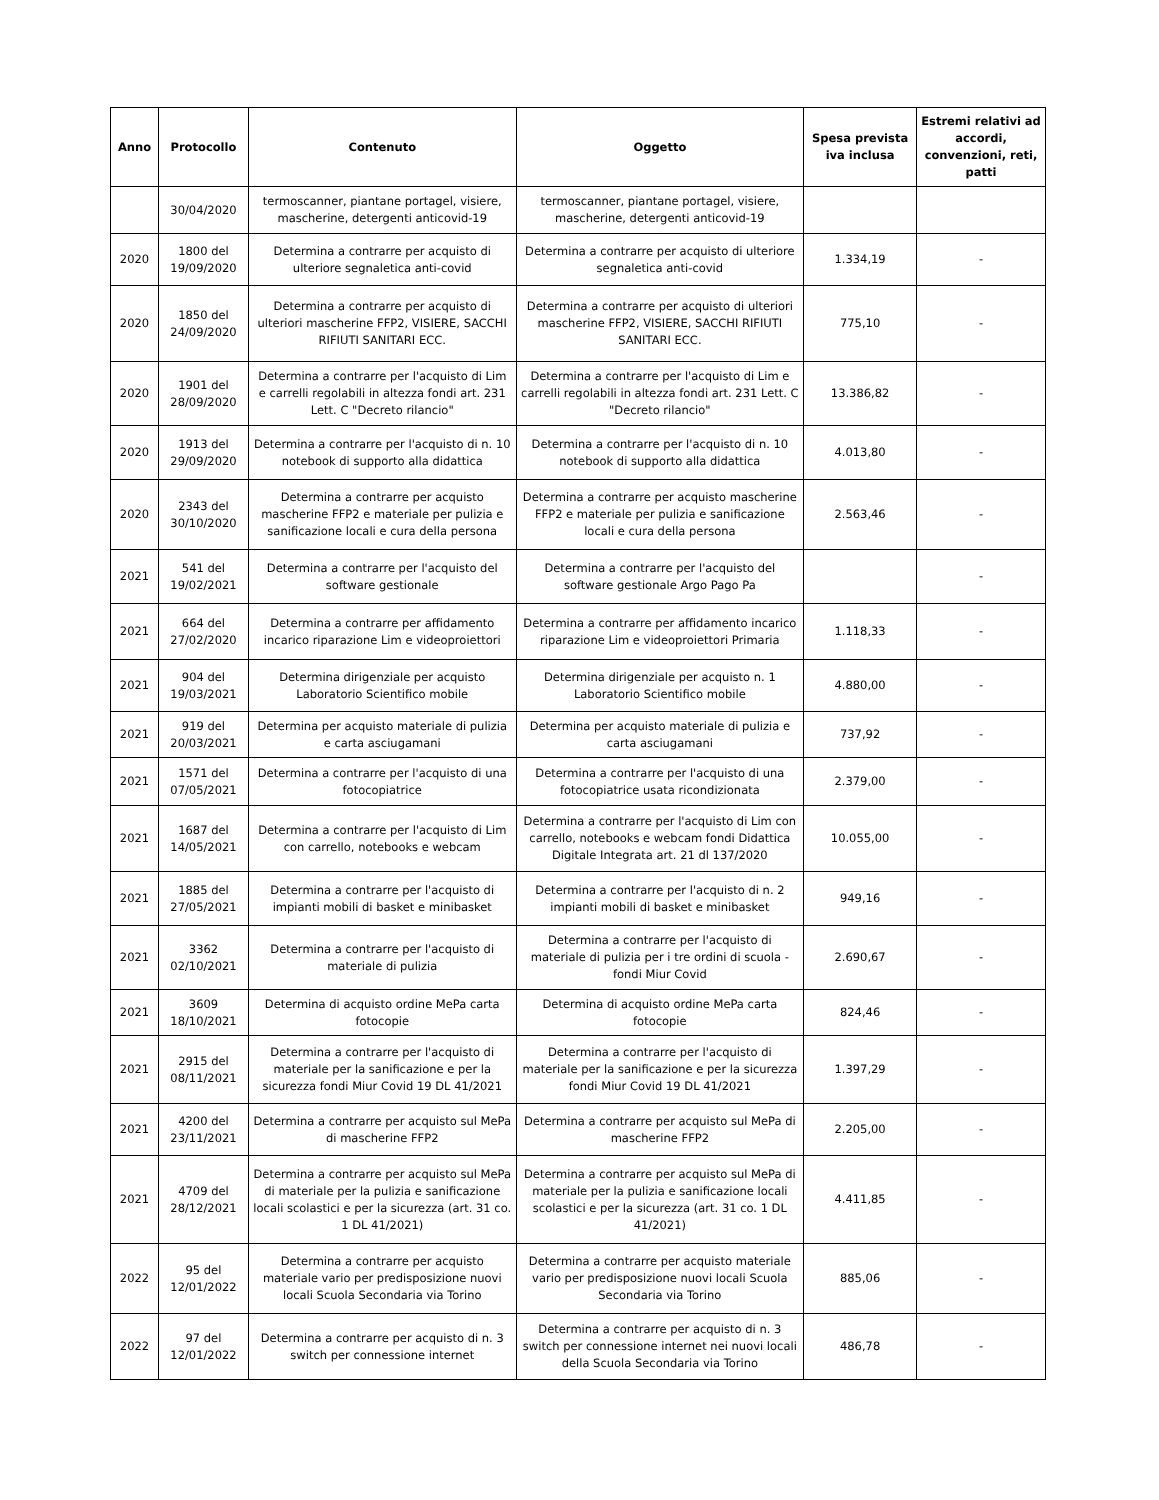| Anno | Protocollo | Contenuto | Oggetto | Spesa prevista iva inclusa | Estremi relativi ad accordi, convenzioni, reti, patti |
| --- | --- | --- | --- | --- | --- |
| | 30/04/2020 | termoscanner, piantane portagel, visiere, mascherine, detergenti anticovid-19 | termoscanner, piantane portagel, visiere, mascherine, detergenti anticovid-19 | | |
| 2020 | 1800 del 19/09/2020 | Determina a contrarre per acquisto di ulteriore segnaletica anti-covid | Determina a contrarre per acquisto di ulteriore segnaletica anti-covid | 1.334,19 | - |
| 2020 | 1850 del 24/09/2020 | Determina a contrarre per acquisto di ulteriori mascherine FFP2, VISIERE, SACCHI RIFIUTI SANITARI ECC. | Determina a contrarre per acquisto di ulteriori mascherine FFP2, VISIERE, SACCHI RIFIUTI SANITARI ECC. | 775,10 | - |
| 2020 | 1901 del 28/09/2020 | Determina a contrarre per l'acquisto di Lim e carrelli regolabili in altezza fondi art. 231 Lett. C "Decreto rilancio" | Determina a contrarre per l'acquisto di Lim e carrelli regolabili in altezza fondi art. 231 Lett. C "Decreto rilancio" | 13.386,82 | - |
| 2020 | 1913 del 29/09/2020 | Determina a contrarre per l'acquisto di n. 10 notebook di supporto alla didattica | Determina a contrarre per l'acquisto di n. 10 notebook di supporto alla didattica | 4.013,80 | - |
| 2020 | 2343 del 30/10/2020 | Determina a contrarre per acquisto mascherine FFP2 e materiale per pulizia e sanificazione locali e cura della persona | Determina a contrarre per acquisto mascherine FFP2 e materiale per pulizia e sanificazione locali e cura della persona | 2.563,46 | - |
| 2021 | 541 del 19/02/2021 | Determina a contrarre per l'acquisto del software gestionale | Determina a contrarre per l'acquisto del software gestionale Argo Pago Pa | | - |
| 2021 | 664 del 27/02/2020 | Determina a contrarre per affidamento incarico riparazione Lim e videoproiettori | Determina a contrarre per affidamento incarico riparazione Lim e videoproiettori Primaria | 1.118,33 | - |
| 2021 | 904 del 19/03/2021 | Determina dirigenziale per acquisto Laboratorio Scientifico mobile | Determina dirigenziale per acquisto n. 1 Laboratorio Scientifico mobile | 4.880,00 | - |
| 2021 | 919 del 20/03/2021 | Determina per acquisto materiale di pulizia e carta asciugamani | Determina per acquisto materiale di pulizia e carta asciugamani | 737,92 | - |
| 2021 | 1571 del 07/05/2021 | Determina a contrarre per l'acquisto di una fotocopiatrice | Determina a contrarre per l'acquisto di una fotocopiatrice usata ricondizionata | 2.379,00 | - |
| 2021 | 1687 del 14/05/2021 | Determina a contrarre per l'acquisto di Lim con carrello, notebooks e webcam | Determina a contrarre per l'acquisto di Lim con carrello, notebooks e webcam fondi Didattica Digitale Integrata art. 21 dl 137/2020 | 10.055,00 | - |
| 2021 | 1885 del 27/05/2021 | Determina a contrarre per l'acquisto di impianti mobili di basket e minibasket | Determina a contrarre per l'acquisto di n. 2 impianti mobili di basket e minibasket | 949,16 | - |
| 2021 | 3362 02/10/2021 | Determina a contrarre per l'acquisto di materiale di pulizia | Determina a contrarre per l'acquisto di materiale di pulizia per i tre ordini di scuola - fondi Miur Covid | 2.690,67 | - |
| 2021 | 3609 18/10/2021 | Determina di acquisto ordine MePa carta fotocopie | Determina di acquisto ordine MePa carta fotocopie | 824,46 | - |
| 2021 | 2915 del 08/11/2021 | Determina a contrarre per l'acquisto di materiale per la sanificazione e per la sicurezza fondi Miur Covid 19 DL 41/2021 | Determina a contrarre per l'acquisto di materiale per la sanificazione e per la sicurezza fondi Miur Covid 19 DL 41/2021 | 1.397,29 | - |
| 2021 | 4200 del 23/11/2021 | Determina a contrarre per acquisto sul MePa di mascherine FFP2 | Determina a contrarre per acquisto sul MePa di mascherine FFP2 | 2.205,00 | - |
| 2021 | 4709 del 28/12/2021 | Determina a contrarre per acquisto sul MePa di materiale per la pulizia e sanificazione locali scolastici e per la sicurezza (art. 31 co. 1 DL 41/2021) | Determina a contrarre per acquisto sul MePa di materiale per la pulizia e sanificazione locali scolastici e per la sicurezza (art. 31 co. 1 DL 41/2021) | 4.411,85 | - |
| 2022 | 95 del 12/01/2022 | Determina a contrarre per acquisto materiale vario per predisposizione nuovi locali Scuola Secondaria via Torino | Determina a contrarre per acquisto materiale vario per predisposizione nuovi locali Scuola Secondaria via Torino | 885,06 | - |
| 2022 | 97 del 12/01/2022 | Determina a contrarre per acquisto di n. 3 switch per connessione internet | Determina a contrarre per acquisto di n. 3 switch per connessione internet nei nuovi locali della Scuola Secondaria via Torino | 486,78 | - |